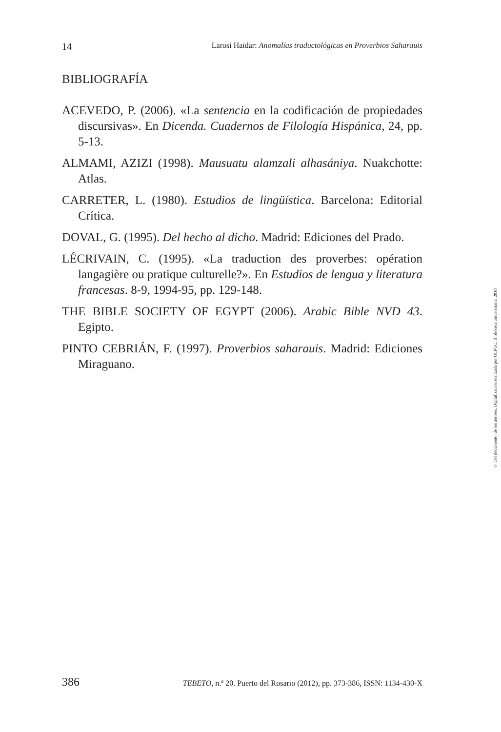14 Larosi Haidar: Anomalías traductológicas en Proverbios Saharauis
BIBLIOGRAFÍA
ACEVEDO, P. (2006). «La sentencia en la codificación de propiedades discursivas». En Dicenda. Cuadernos de Filología Hispánica, 24, pp. 5-13.
ALMAMI, AZIZI (1998). Mausuatu alamzali alhasániya. Nuakchotte: Atlas.
CARRETER, L. (1980). Estudios de lingüística. Barcelona: Editorial Crítica.
DOVAL, G. (1995). Del hecho al dicho. Madrid: Ediciones del Prado.
LÉCRIVAIN, C. (1995). «La traduction des proverbes: opération langagière ou pratique culturelle?». En Estudios de lengua y literatura francesas. 8-9, 1994-95, pp. 129-148.
THE BIBLE SOCIETY OF EGYPT (2006). Arabic Bible NVD 43. Egipto.
PINTO CEBRIÁN, F. (1997). Proverbios saharauis. Madrid: Ediciones Miraguano.
© Del documento, de los autores. Digitalización realizada por ULPGC. Biblioteca universitaria, 2018
386 TEBETO, n.º 20. Puerto del Rosario (2012), pp. 373-386, ISSN: 1134-430-X